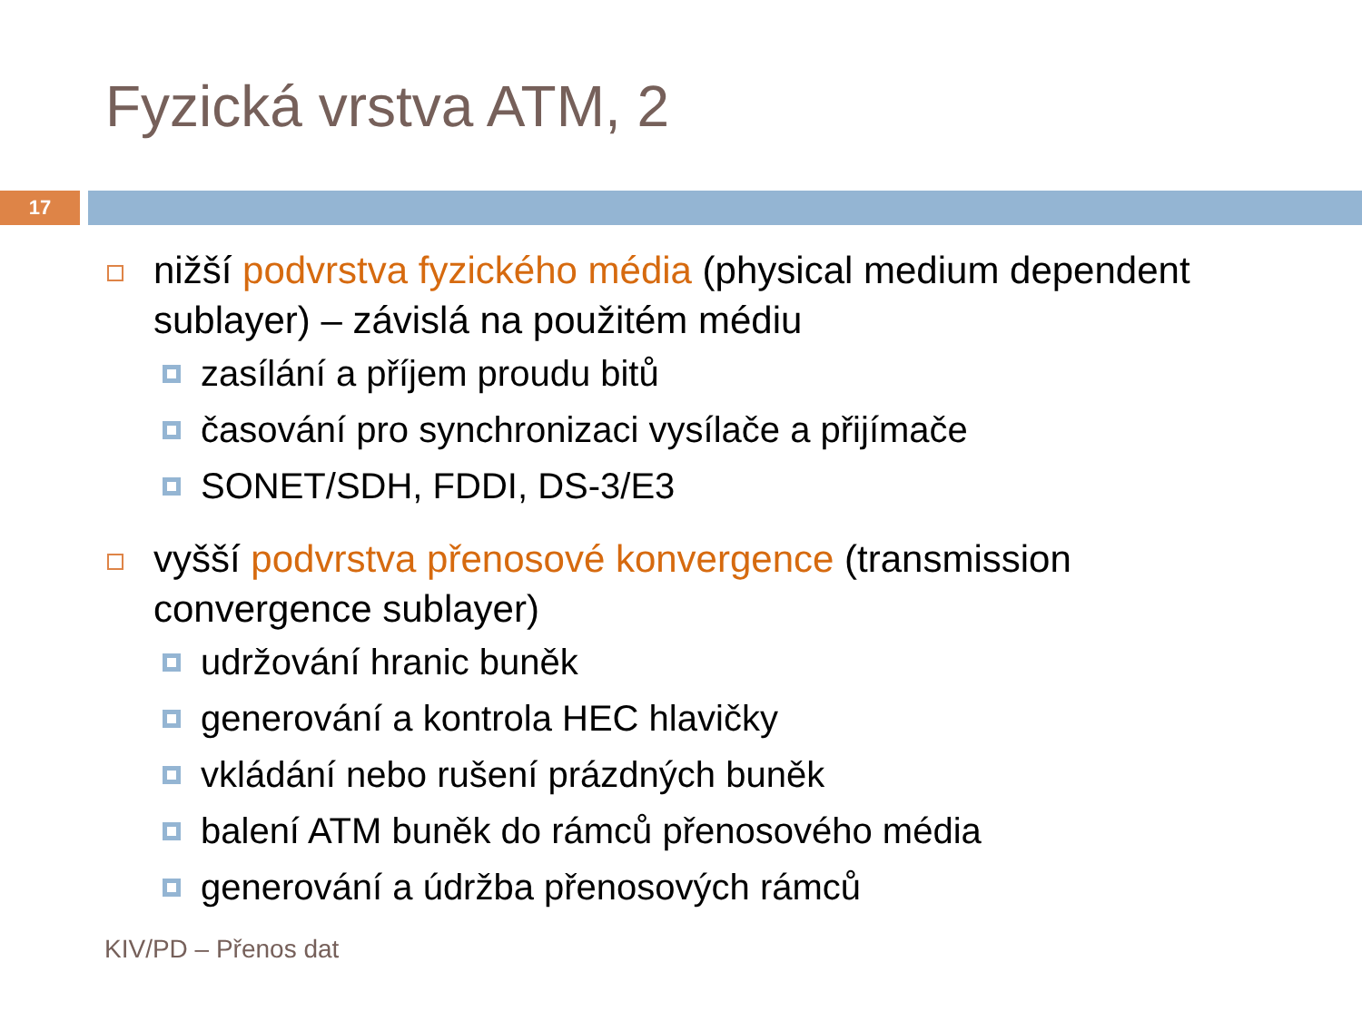Fyzická vrstva ATM, 2
17
nižší podvrstva fyzického média (physical medium dependent sublayer) – závislá na použitém médiu
zasílání a příjem proudu bitů
časování pro synchronizaci vysílače a přijímače
SONET/SDH, FDDI, DS-3/E3
vyšší podvrstva přenosové konvergence (transmission convergence sublayer)
udržování hranic buněk
generování a kontrola HEC hlavičky
vkládání nebo rušení prázdných buněk
balení ATM buněk do rámců přenosového média
generování a údržba přenosových rámců
KIV/PD – Přenos dat